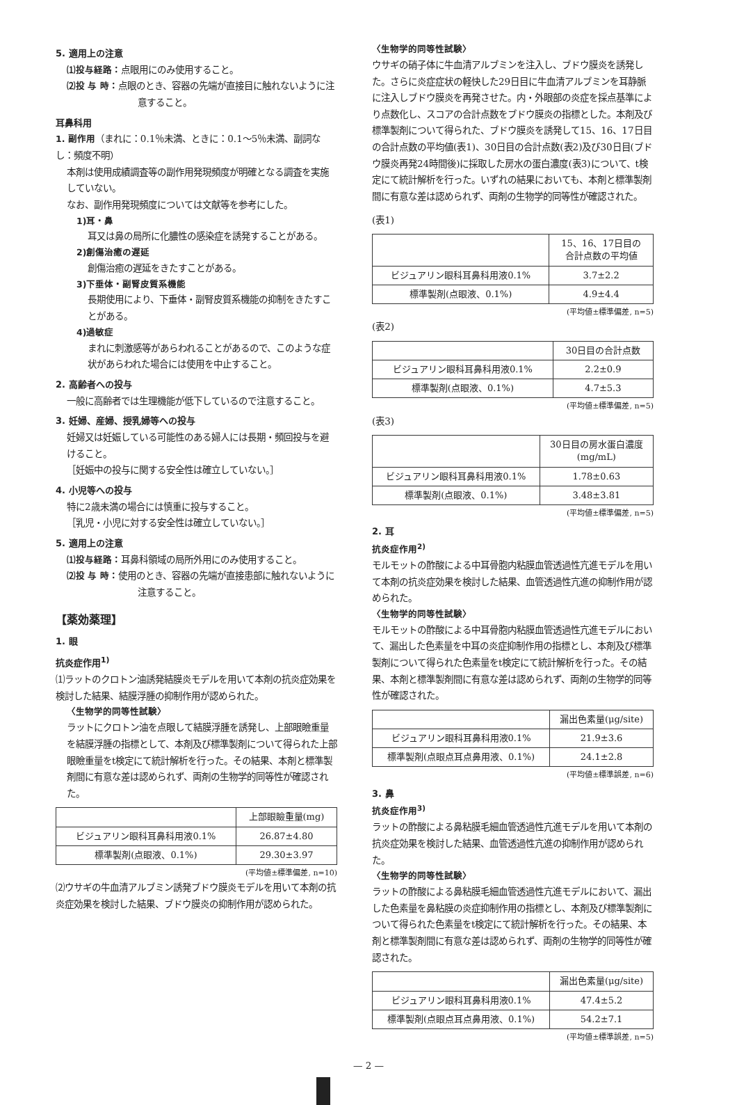5. 適用上の注意
⑴投与経路：点眼用にのみ使用すること。
⑵投 与 時：点眼のとき、容器の先端が直接目に触れないように注意すること。
耳鼻科用
1. 副作用（まれに：0.1％未満、ときに：0.1～5％未満、副詞なし：頻度不明）
本剤は使用成績調査等の副作用発現頻度が明確となる調査を実施していない。
なお、副作用発現頻度については文献等を参考にした。
1)耳・鼻
耳又は鼻の局所に化膿性の感染症を誘発することがある。
2)創傷治癒の遅延
創傷治癒の遅延をきたすことがある。
3)下垂体・副腎皮質系機能
長期使用により、下垂体・副腎皮質系機能の抑制をきたすことがある。
4)過敏症
まれに刺激感等があらわれることがあるので、このような症状があらわれた場合には使用を中止すること。
2. 高齢者への投与
一般に高齢者では生理機能が低下しているので注意すること。
3. 妊婦、産婦、授乳婦等への投与
妊婦又は妊娠している可能性のある婦人には長期・頻回投与を避けること。
［妊娠中の投与に関する安全性は確立していない。］
4. 小児等への投与
特に2歳未満の場合には慎重に投与すること。
［乳児・小児に対する安全性は確立していない。］
5. 適用上の注意
⑴投与経路：耳鼻科領域の局所外用にのみ使用すること。
⑵投 与 時：使用のとき、容器の先端が直接患部に触れないように注意すること。
【薬効薬理】
1. 眼
抗炎症作用<sup>1)</sup>
⑴ラットのクロトン油誘発結膜炎モデルを用いて本剤の抗炎症効果を検討した結果、結膜浮腫の抑制作用が認められた。
〈生物学的同等性試験〉
ラットにクロトン油を点眼して結膜浮腫を誘発し、上部眼瞼重量を結膜浮腫の指標として、本剤及び標準製剤について得られた上部眼瞼重量をt検定にて統計解析を行った。その結果、本剤と標準製剤間に有意な差は認められず、両剤の生物学的同等性が確認された。
| | 上部眼瞼重量(mg) |
| --- | --- |
| ビジュアリン眼科耳鼻科用液0.1% | 26.87±4.80 |
| 標準製剤(点眼液、0.1%) | 29.30±3.97 |
(平均値±標準偏差, n=10)
⑵ウサギの牛血清アルブミン誘発ブドウ膜炎モデルを用いて本剤の抗炎症効果を検討した結果、ブドウ膜炎の抑制作用が認められた。
〈生物学的同等性試験〉
ウサギの硝子体に牛血清アルブミンを注入し、ブドウ膜炎を誘発した。さらに炎症症状の軽快した29日目に牛血清アルブミンを耳静脈に注入しブドウ膜炎を再発させた。内・外眼部の炎症を採点基準により点数化し、スコアの合計点数をブドウ膜炎の指標とした。本剤及び標準製剤について得られた、ブドウ膜炎を誘発して15、16、17日目の合計点数の平均値(表1)、30日目の合計点数(表2)及び30日目(ブドウ膜炎再発24時間後)に採取した房水の蛋白濃度(表3)について、t検定にて統計解析を行った。いずれの結果においても、本剤と標準製剤間に有意な差は認められず、両剤の生物学的同等性が確認された。
(表1)
| | 15、16、17日目の 合計点数の平均値 |
| --- | --- |
| ビジュアリン眼科耳鼻科用液0.1% | 3.7±2.2 |
| 標準製剤(点眼液、0.1%) | 4.9±4.4 |
(平均値±標準偏差, n=5)
(表2)
| | 30日目の合計点数 |
| --- | --- |
| ビジュアリン眼科耳鼻科用液0.1% | 2.2±0.9 |
| 標準製剤(点眼液、0.1%) | 4.7±5.3 |
(平均値±標準偏差, n=5)
(表3)
| | 30日目の房水蛋白濃度 (mg/mL) |
| --- | --- |
| ビジュアリン眼科耳鼻科用液0.1% | 1.78±0.63 |
| 標準製剤(点眼液、0.1%) | 3.48±3.81 |
(平均値±標準偏差, n=5)
2. 耳
抗炎症作用<sup>2)</sup>
モルモットの酢酸による中耳骨胞内粘膜血管透過性亢進モデルを用いて本剤の抗炎症効果を検討した結果、血管透過性亢進の抑制作用が認められた。
〈生物学的同等性試験〉
モルモットの酢酸による中耳骨胞内粘膜血管透過性亢進モデルにおいて、漏出した色素量を中耳の炎症抑制作用の指標とし、本剤及び標準製剤について得られた色素量をt検定にて統計解析を行った。その結果、本剤と標準製剤間に有意な差は認められず、両剤の生物学的同等性が確認された。
| | 漏出色素量(μg/site) |
| --- | --- |
| ビジュアリン眼科耳鼻科用液0.1% | 21.9±3.6 |
| 標準製剤(点眼点耳点鼻用液、0.1%) | 24.1±2.8 |
(平均値±標準誤差, n=6)
3. 鼻
抗炎症作用<sup>3)</sup>
ラットの酢酸による鼻粘膜毛細血管透過性亢進モデルを用いて本剤の抗炎症効果を検討した結果、血管透過性亢進の抑制作用が認められた。
〈生物学的同等性試験〉
ラットの酢酸による鼻粘膜毛細血管透過性亢進モデルにおいて、漏出した色素量を鼻粘膜の炎症抑制作用の指標とし、本剤及び標準製剤について得られた色素量をt検定にて統計解析を行った。その結果、本剤と標準製剤間に有意な差は認められず、両剤の生物学的同等性が確認された。
| | 漏出色素量(μg/site) |
| --- | --- |
| ビジュアリン眼科耳鼻科用液0.1% | 47.4±5.2 |
| 標準製剤(点眼点耳点鼻用液、0.1%) | 54.2±7.1 |
(平均値±標準誤差, n=5)
— 2 —